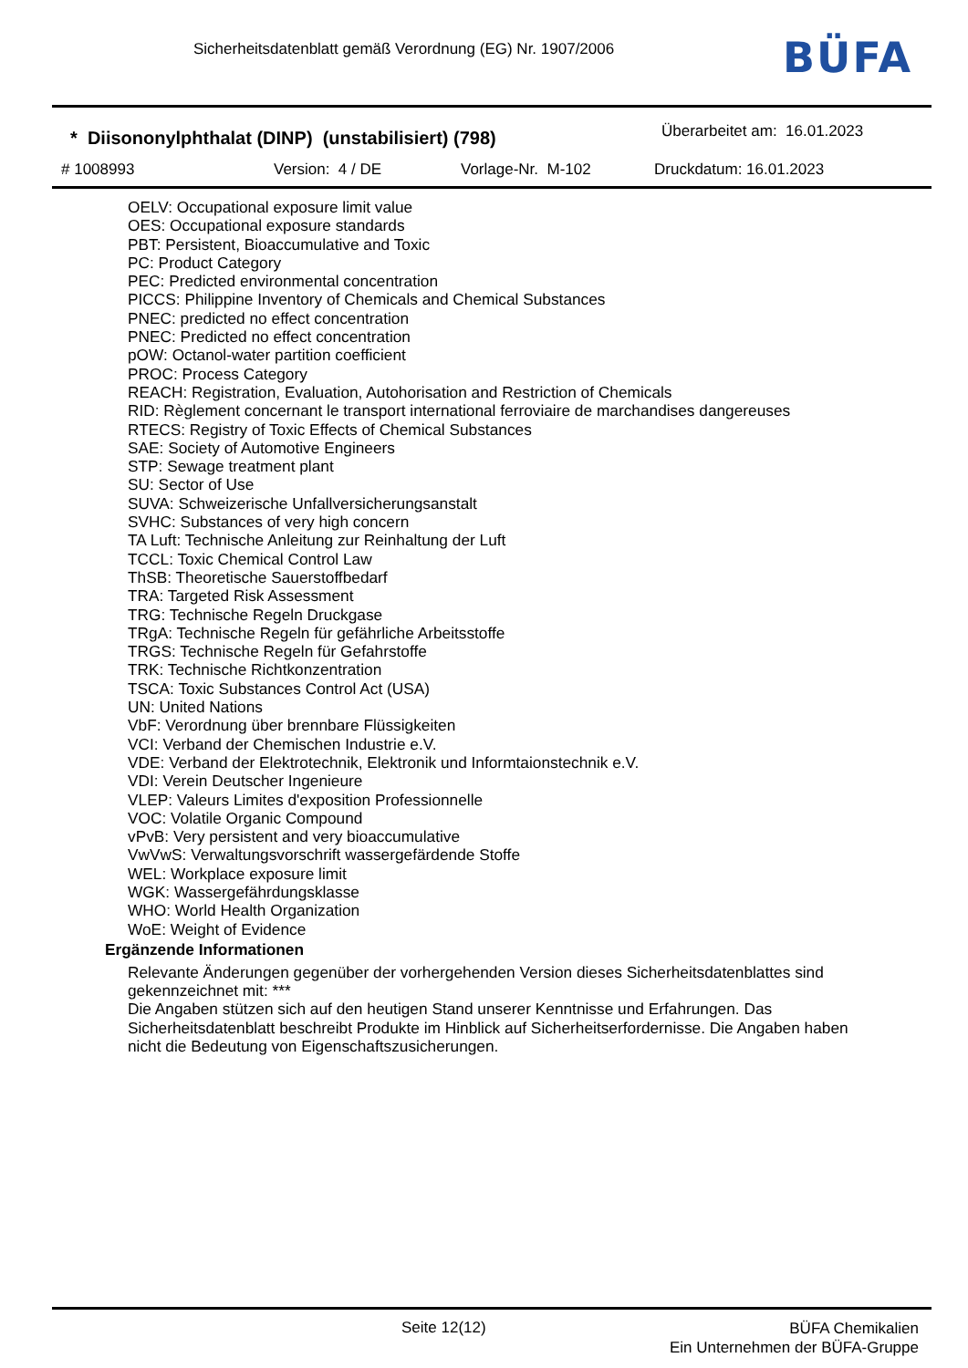Sicherheitsdatenblatt gemäß Verordnung (EG) Nr. 1907/2006
BÜFA
* Diisononylphthalat (DINP) (unstabilisiert) (798)
Überarbeitet am: 16.01.2023
# 1008993 Version: 4 / DE Vorlage-Nr. M-102 Druckdatum: 16.01.2023
OELV: Occupational exposure limit value
OES: Occupational exposure standards
PBT: Persistent, Bioaccumulative and Toxic
PC: Product Category
PEC: Predicted environmental concentration
PICCS: Philippine Inventory of Chemicals and Chemical Substances
PNEC: predicted no effect concentration
PNEC: Predicted no effect concentration
pOW: Octanol-water partition coefficient
PROC: Process Category
REACH: Registration, Evaluation, Autohorisation and Restriction of Chemicals
RID: Règlement concernant le transport international ferroviaire de marchandises dangereuses
RTECS: Registry of Toxic Effects of Chemical Substances
SAE: Society of Automotive Engineers
STP: Sewage treatment plant
SU: Sector of Use
SUVA: Schweizerische Unfallversicherungsanstalt
SVHC: Substances of very high concern
TA Luft: Technische Anleitung zur Reinhaltung der Luft
TCCL: Toxic Chemical Control Law
ThSB: Theoretische Sauerstoffbedarf
TRA: Targeted Risk Assessment
TRG: Technische Regeln Druckgase
TRgA: Technische Regeln für gefährliche Arbeitsstoffe
TRGS: Technische Regeln für Gefahrstoffe
TRK: Technische Richtkonzentration
TSCA: Toxic Substances Control Act (USA)
UN: United Nations
VbF: Verordnung über brennbare Flüssigkeiten
VCI: Verband der Chemischen Industrie e.V.
VDE: Verband der Elektrotechnik, Elektronik und Informtaionstechnik e.V.
VDI: Verein Deutscher Ingenieure
VLEP: Valeurs Limites d'exposition Professionnelle
VOC: Volatile Organic Compound
vPvB: Very persistent and very bioaccumulative
VwVwS: Verwaltungsvorschrift wassergefärdende Stoffe
WEL: Workplace exposure limit
WGK: Wassergefährdungsklasse
WHO: World Health Organization
WoE: Weight of Evidence
Ergänzende Informationen
Relevante Änderungen gegenüber der vorhergehenden Version dieses Sicherheitsdatenblattes sind gekennzeichnet mit: ***
Die Angaben stützen sich auf den heutigen Stand unserer Kenntnisse und Erfahrungen. Das Sicherheitsdatenblatt beschreibt Produkte im Hinblick auf Sicherheitserfordernisse. Die Angaben haben nicht die Bedeutung von Eigenschaftszusicherungen.
Seite 12(12)
BÜFA Chemikalien
Ein Unternehmen der BÜFA-Gruppe